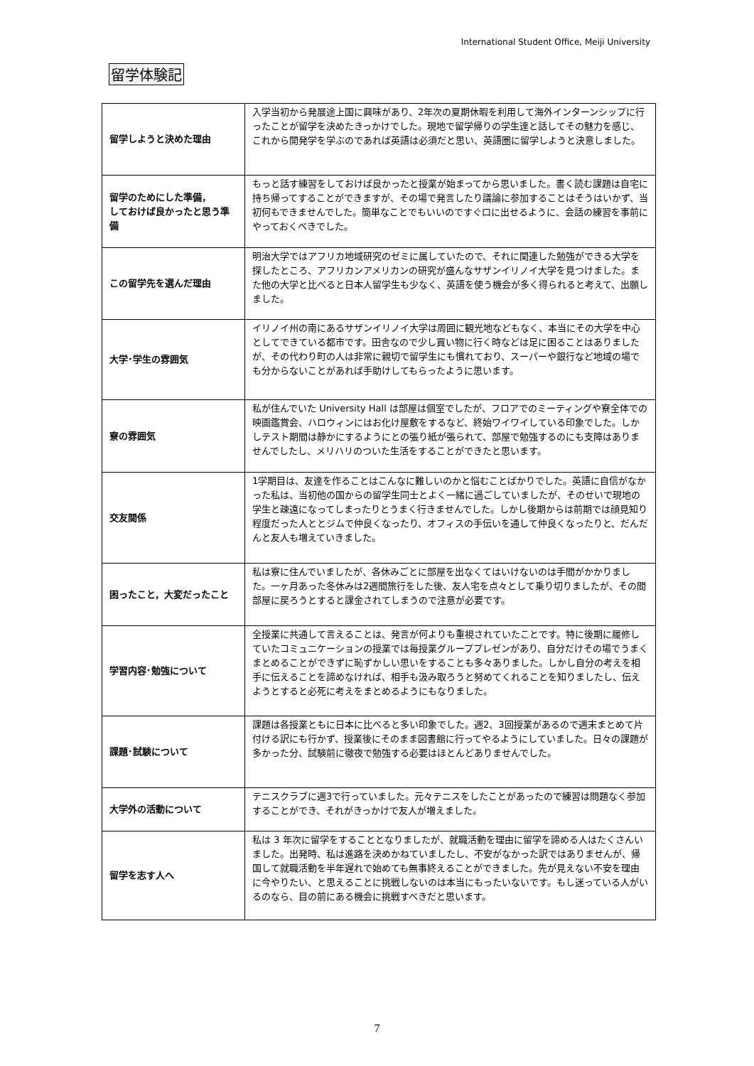International Student Office, Meiji University
留学体験記
| 留学しようと決めた理由 | 入学当初から発展途上国に興味があり、2年次の夏期休暇を利用して海外インターンシップに行ったことが留学を決めたきっかけでした。現地で留学帰りの学生達と話してその魅力を感じ、これから開発学を学ぶのであれば英語は必須だと思い、英語圏に留学しようと決意しました。 |
| 留学のためにした準備， しておけば良かったと思う準備 | もっと話す練習をしておけば良かったと授業が始まってから思いました。書く読む課題は自宅に持ち帰ってすることができますが、その場で発言したり議論に参加することはそうはいかず、当初何もできませんでした。簡単なことでもいいのですぐ口に出せるように、会話の練習を事前にやっておくべきでした。 |
| この留学先を選んだ理由 | 明治大学ではアフリカ地域研究のゼミに属していたので、それに関連した勉強ができる大学を探したところ、アフリカンアメリカンの研究が盛んなサザンイリノイ大学を見つけました。また他の大学と比べると日本人留学生も少なく、英語を使う機会が多く得られると考えて、出願しました。 |
| 大学･学生の雰囲気 | イリノイ州の南にあるサザンイリノイ大学は周囲に観光地などもなく、本当にその大学を中心としてできている都市です。田舎なので少し買い物に行く時などは足に困ることはありましたが、その代わり町の人は非常に親切で留学生にも慣れており、スーパーや銀行など地域の場でも分からないことがあれば手助けしてもらったように思います。 |
| 寮の雰囲気 | 私が住んでいた University Hall は部屋は個室でしたが、フロアでのミーティングや寮全体での映画鑑賞会、ハロウィンにはお化け屋敷をするなど、終始ワイワイしている印象でした。しかしテスト期間は静かにするようにとの張り紙が張られて、部屋で勉強するのにも支障はありませんでしたし、メリハリのついた生活をすることができたと思います。 |
| 交友関係 | 1学期目は、友達を作ることはこんなに難しいのかと悩むことばかりでした。英語に自信がなかった私は、当初他の国からの留学生同士とよく一緒に過ごしていましたが、そのせいで現地の学生と疎遠になってしまったりとうまく行きませんでした。しかし後期からは前期では顔見知り程度だった人ととジムで仲良くなったり、オフィスの手伝いを通して仲良くなったりと、だんだんと友人も増えていきました。 |
| 困ったこと，大変だったこと | 私は寮に住んでいましたが、各休みごとに部屋を出なくてはいけないのは手間がかかりました。一ヶ月あった冬休みは2週間旅行をした後、友人宅を点々として乗り切りましたが、その間部屋に戻ろうとすると課金されてしまうので注意が必要です。 |
| 学習内容･勉強について | 全授業に共通して言えることは、発言が何よりも重視されていたことです。特に後期に履修していたコミュニケーションの授業では毎授業グループプレゼンがあり、自分だけその場でうまくまとめることができずに恥ずかしい思いをすることも多々ありました。しかし自分の考えを相手に伝えることを諦めなければ、相手も汲み取ろうと努めてくれることを知りましたし、伝えようとすると必死に考えをまとめるようにもなりました。 |
| 課題･試験について | 課題は各授業ともに日本に比べると多い印象でした。週2、3回授業があるので週末まとめて片付ける訳にも行かず、授業後にそのまま図書館に行ってやるようにしていました。日々の課題が多かった分、試験前に徹夜で勉強する必要はほとんどありませんでした。 |
| 大学外の活動について | テニスクラブに週3で行っていました。元々テニスをしたことがあったので練習は問題なく参加することができ、それがきっかけで友人が増えました。 |
| 留学を志す人へ | 私は 3 年次に留学をすることとなりましたが、就職活動を理由に留学を諦める人はたくさんいました。出発時、私は進路を決めかねていましたし、不安がなかった訳ではありませんが、帰国して就職活動を半年遅れで始めても無事終えることができました。先が見えない不安を理由に今やりたい、と思えることに挑戦しないのは本当にもったいないです。もし迷っている人がいるのなら、目の前にある機会に挑戦すべきだと思います。 |
7